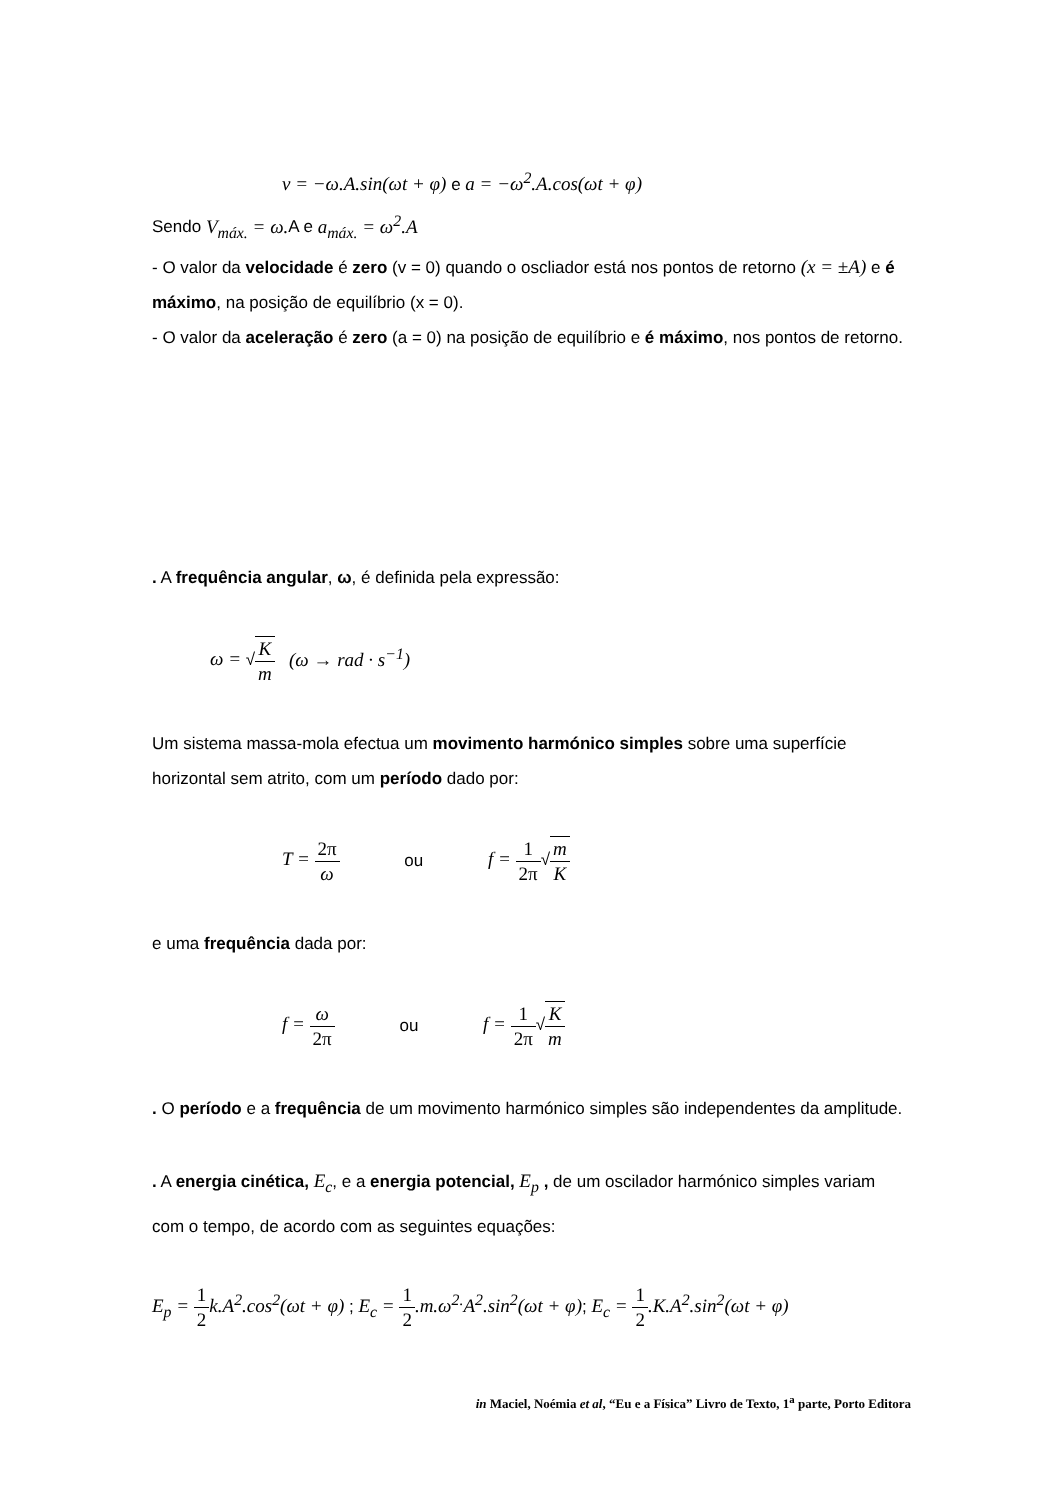v = −ω.A.sin(ωt + φ) e a = −ω<sup>2</sup>.A.cos(ωt + φ)
Sendo V<sub>máx.</sub> = ω. A e a<sub>máx.</sub> = ω<sup>2</sup>.A
- O valor da velocidade é zero (v = 0) quando o oscliador está nos pontos de retorno (x = ±A) e é máximo, na posição de equilíbrio (x = 0).
- O valor da aceleração é zero (a = 0) na posição de equilíbrio e é máximo, nos pontos de retorno.
. A frequência angular, ω, é definida pela expressão:
ω = √K m (ω → rad · s<sup>−1</sup>)
Um sistema massa-mola efectua um movimento harmónico simples sobre uma superfície horizontal sem atrito, com um período dado por:
T = 2π ω ou f = 1 2π√m K
e uma frequência dada por:
f = ω 2π ou f = 1 2π√K m
. O período e a frequência de um movimento harmónico simples são independentes da amplitude.
. A energia cinética, E<sub>c</sub>, e a energia potencial, E<sub>p</sub> , de um oscilador harmónico simples variam com o tempo, de acordo com as seguintes equações:
E<sub>p</sub> = 1 2 k.A<sup>2</sup>.cos<sup>2</sup>(ωt + φ) ; E<sub>c</sub> = 1 2.m.ω<sup>2.</sup>A<sup>2</sup>.sin<sup>2</sup>(ωt + φ); E<sub>c</sub> = 1 2.K.A<sup>2</sup>.sin<sup>2</sup>(ωt + φ)
in Maciel, Noémia et al, “Eu e a Física” Livro de Texto, 1<sup>a</sup> parte, Porto Editora